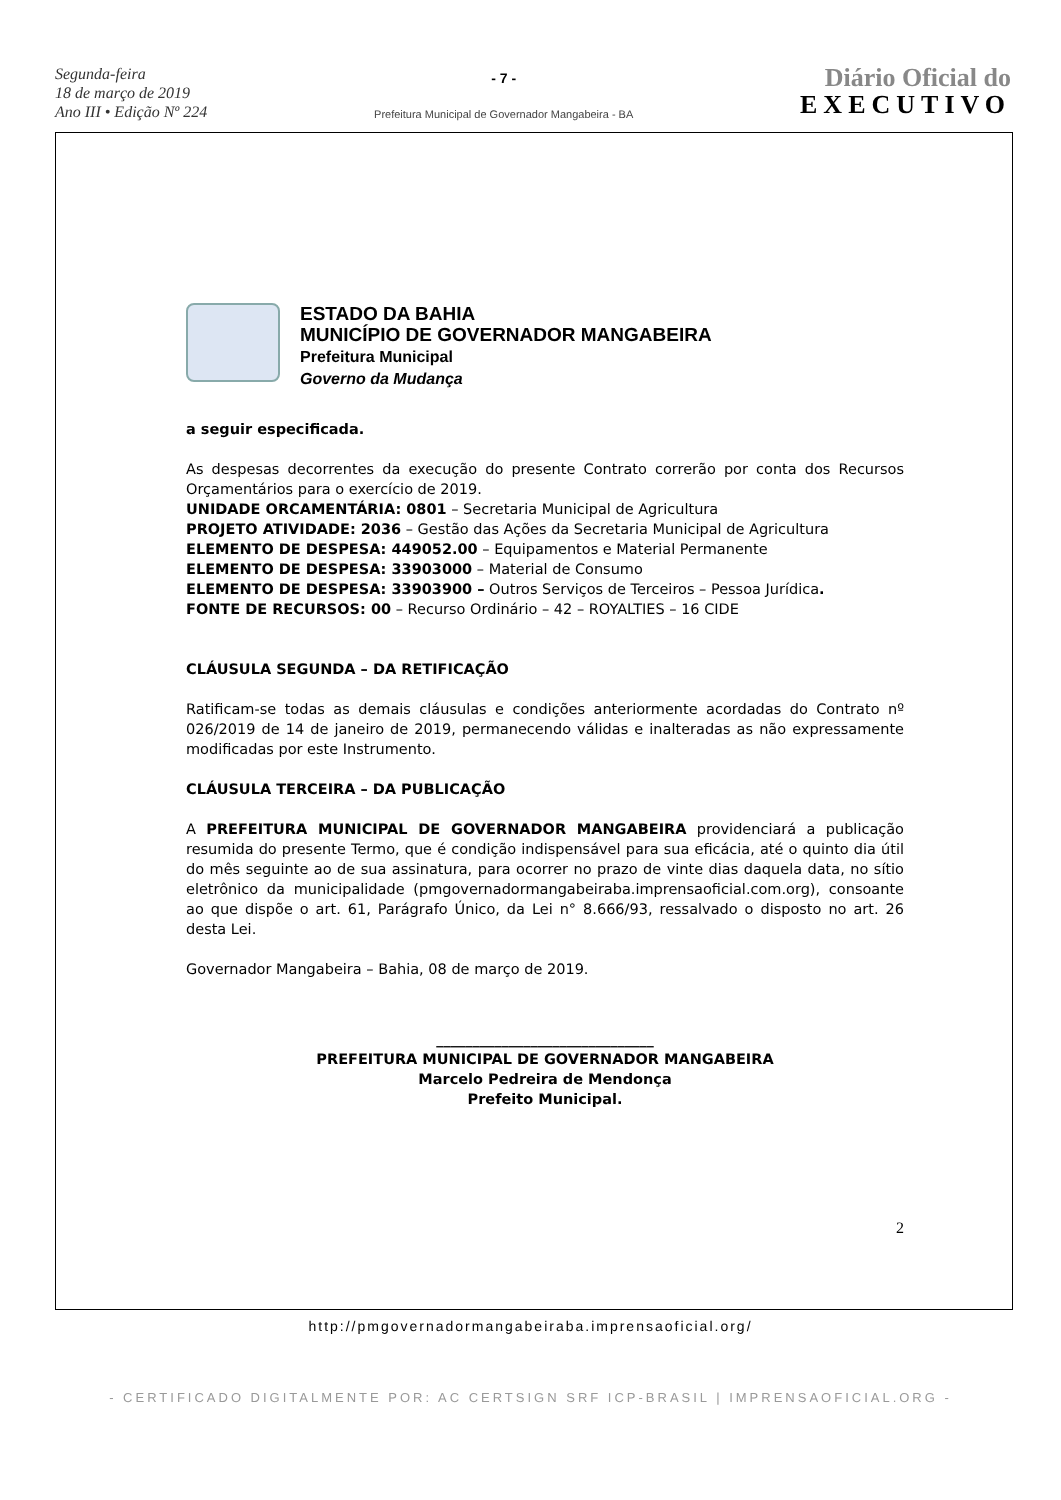Segunda-feira
18 de março de 2019
Ano III • Edição Nº 224
- 7 -
Prefeitura Municipal de Governador Mangabeira - BA
Diário Oficial do
EXECUTIVO
ESTADO DA BAHIA
MUNICÍPIO DE GOVERNADOR MANGABEIRA
Prefeitura Municipal
Governo da Mudança
a seguir especificada.
As despesas decorrentes da execução do presente Contrato correrão por conta dos Recursos Orçamentários para o exercício de 2019.
UNIDADE ORCAMENTÁRIA: 0801 – Secretaria Municipal de Agricultura
PROJETO ATIVIDADE: 2036 – Gestão das Ações da Secretaria Municipal de Agricultura
ELEMENTO DE DESPESA: 449052.00 – Equipamentos e Material Permanente
ELEMENTO DE DESPESA: 33903000 – Material de Consumo
ELEMENTO DE DESPESA: 33903900 – Outros Serviços de Terceiros – Pessoa Jurídica.
FONTE DE RECURSOS: 00 – Recurso Ordinário – 42 – ROYALTIES – 16 CIDE
CLÁUSULA SEGUNDA – DA RETIFICAÇÃO
Ratificam-se todas as demais cláusulas e condições anteriormente acordadas do Contrato nº 026/2019 de 14 de janeiro de 2019, permanecendo válidas e inalteradas as não expressamente modificadas por este Instrumento.
CLÁUSULA TERCEIRA – DA PUBLICAÇÃO
A PREFEITURA MUNICIPAL DE GOVERNADOR MANGABEIRA providenciará a publicação resumida do presente Termo, que é condição indispensável para sua eficácia, até o quinto dia útil do mês seguinte ao de sua assinatura, para ocorrer no prazo de vinte dias daquela data, no sítio eletrônico da municipalidade (pmgovernadormangabeiraba.imprensaoficial.com.org), consoante ao que dispõe o art. 61, Parágrafo Único, da Lei n° 8.666/93, ressalvado o disposto no art. 26 desta Lei.
Governador Mangabeira – Bahia, 08 de março de 2019.
______________________________
PREFEITURA MUNICIPAL DE GOVERNADOR MANGABEIRA
Marcelo Pedreira de Mendonça
Prefeito Municipal.
2
http://pmgovernadormangabeiraba.imprensaoficial.org/
- CERTIFICADO DIGITALMENTE POR: AC CERTSIGN SRF ICP-BRASIL | IMPRENSAOFICIAL.ORG -